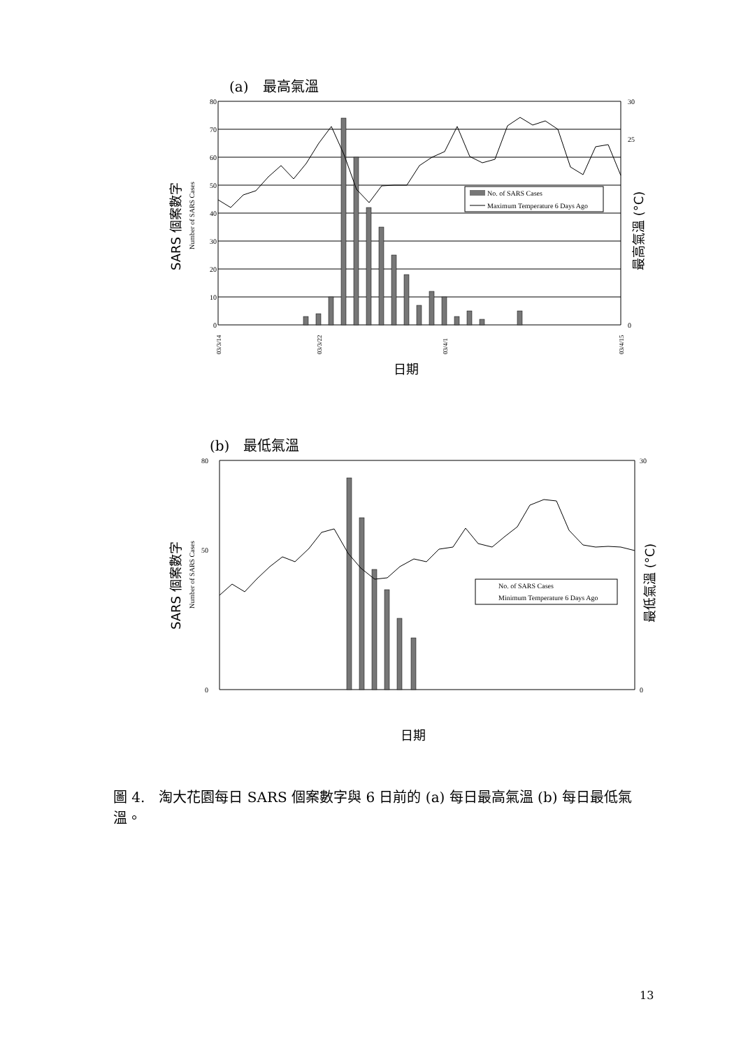(a)　最高氣溫
80
70
60
50
40
30
20
10
0
30
25
0
No. of SARS Cases
Maximum Temperature 6 Days Ago
SARS 個案數字
Number of SARS Cases
最高氣溫 (°C)
日期
03/3/14
03/3/22
03/4/1
03/4/15
(b)　最低氣溫
80
50
0
30
0
No. of SARS Cases
Minimum Temperature 6 Days Ago
SARS 個案數字
Number of SARS Cases
最低氣溫 (°C)
日期
圖 4.　淘大花園每日 SARS 個案數字與 6 日前的 (a) 每日最高氣溫 (b) 每日最低氣溫。
13